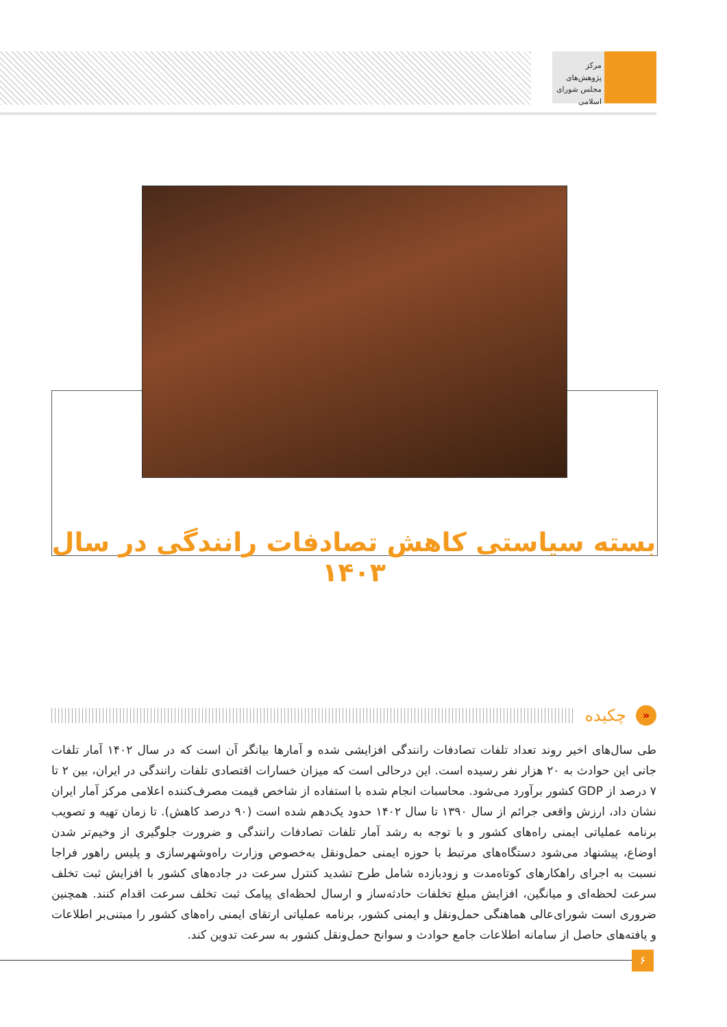مرکز پژوهش‌های
مجلس شورای اسلامی
بسته سیاستی کاهش تصادفات رانندگی در سال ۱۴۰۳
«
چکیده
طی سال‌های اخیر روند تعداد تلفات تصادفات رانندگی افزایشی شده و آمارها بیانگر آن است که در سال ۱۴۰۲ آمار تلفات جانی این حوادث به ۲۰ هزار نفر رسیده است. این درحالی است که میزان خسارات اقتصادی تلفات رانندگی در ایران، بین ۲ تا ۷ درصد از GDP کشور برآورد می‌شود. محاسبات انجام شده با استفاده از شاخص قیمت مصرف‌کننده اعلامی مرکز آمار ایران نشان داد، ارزش واقعی جرائم از سال ۱۳۹۰ تا سال ۱۴۰۲ حدود یک‌دهم شده است (۹۰ درصد کاهش). تا زمان تهیه و تصویب برنامه عملیاتی ایمنی راه‌های کشور و با توجه به رشد آمار تلفات تصادفات رانندگی و ضرورت جلوگیری از وخیم‌تر شدن اوضاع، پیشنهاد می‌شود دستگاه‌های مرتبط با حوزه ایمنی حمل‌ونقل به‌خصوص وزارت راه‌وشهرسازی و پلیس راهور فراجا نسبت به اجرای راهکارهای کوتاه‌مدت و زودبازده شامل طرح تشدید کنترل سرعت در جاده‌های کشور با افزایش ثبت تخلف سرعت لحظه‌ای و میانگین، افزایش مبلغ تخلفات حادثه‌ساز و ارسال لحظه‌ای پیامک ثبت تخلف سرعت اقدام کنند. همچنین ضروری است شورای‌عالی هماهنگی حمل‌ونقل و ایمنی کشور، برنامه عملیاتی ارتقای ایمنی راه‌های کشور را مبتنی‌بر اطلاعات و یافته‌های حاصل از سامانه اطلاعات جامع حوادث و سوانح حمل‌ونقل کشور به سرعت تدوین کند.
۶